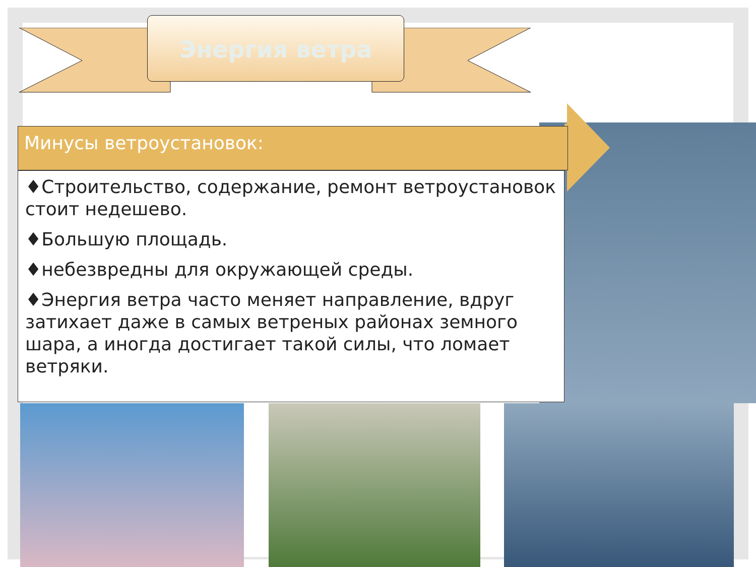Энергия ветра
Минусы ветроустановок:
♦Строительство, содержание, ремонт ветроустановок стоит недешево.
♦Большую площадь.
♦небезвредны для окружающей среды.
♦Энергия ветра часто меняет направление, вдруг затихает даже в самых ветреных районах земного шара, а иногда достигает такой силы, что ломает ветряки.